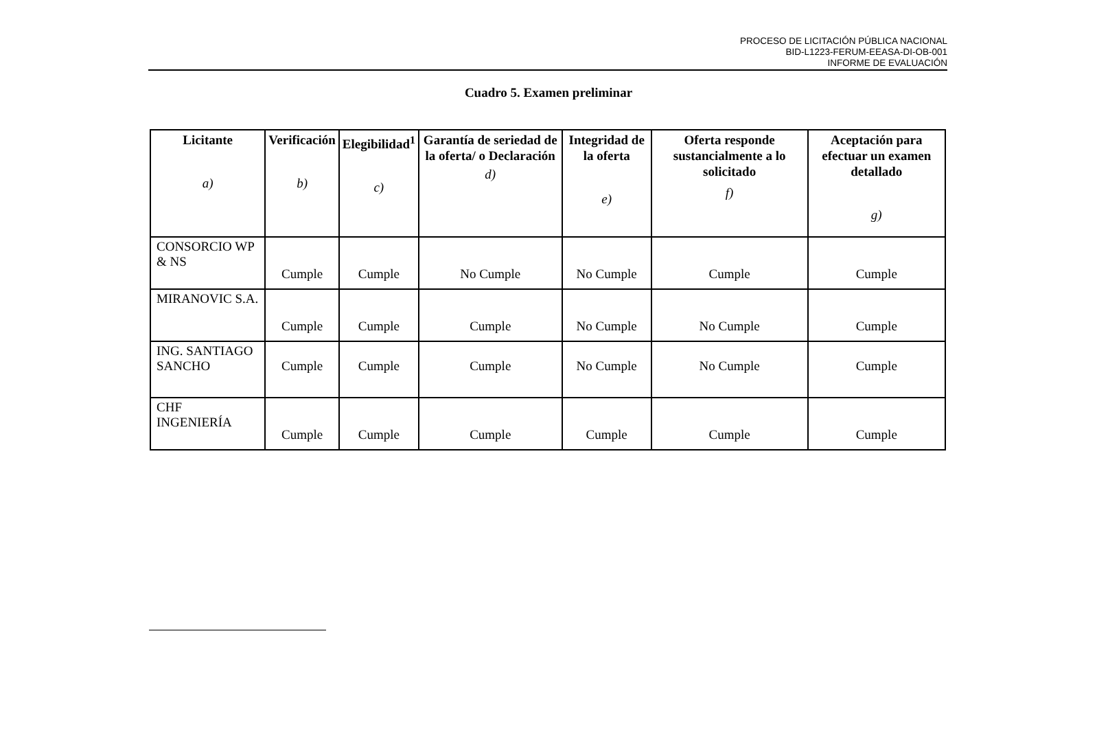PROCESO DE LICITACIÓN PÚBLICA NACIONAL
BID-L1223-FERUM-EEASA-DI-OB-001
INFORME DE EVALUACIÓN
Cuadro 5. Examen preliminar
| Licitante a) | Verificación b) | Elegibilidad<sup>1</sup> c) | Garantía de seriedad de la oferta/ o Declaración d) | Integridad de la oferta e) | Oferta responde sustancialmente a lo solicitado f) | Aceptación para efectuar un examen detallado g) |
| --- | --- | --- | --- | --- | --- | --- |
| CONSORCIO WP & NS | Cumple | Cumple | No Cumple | No Cumple | Cumple | Cumple |
| MIRANOVIC S.A. | Cumple | Cumple | Cumple | No Cumple | No Cumple | Cumple |
| ING. SANTIAGO SANCHO | Cumple | Cumple | Cumple | No Cumple | No Cumple | Cumple |
| CHF INGENIERÍA | Cumple | Cumple | Cumple | Cumple | Cumple | Cumple |